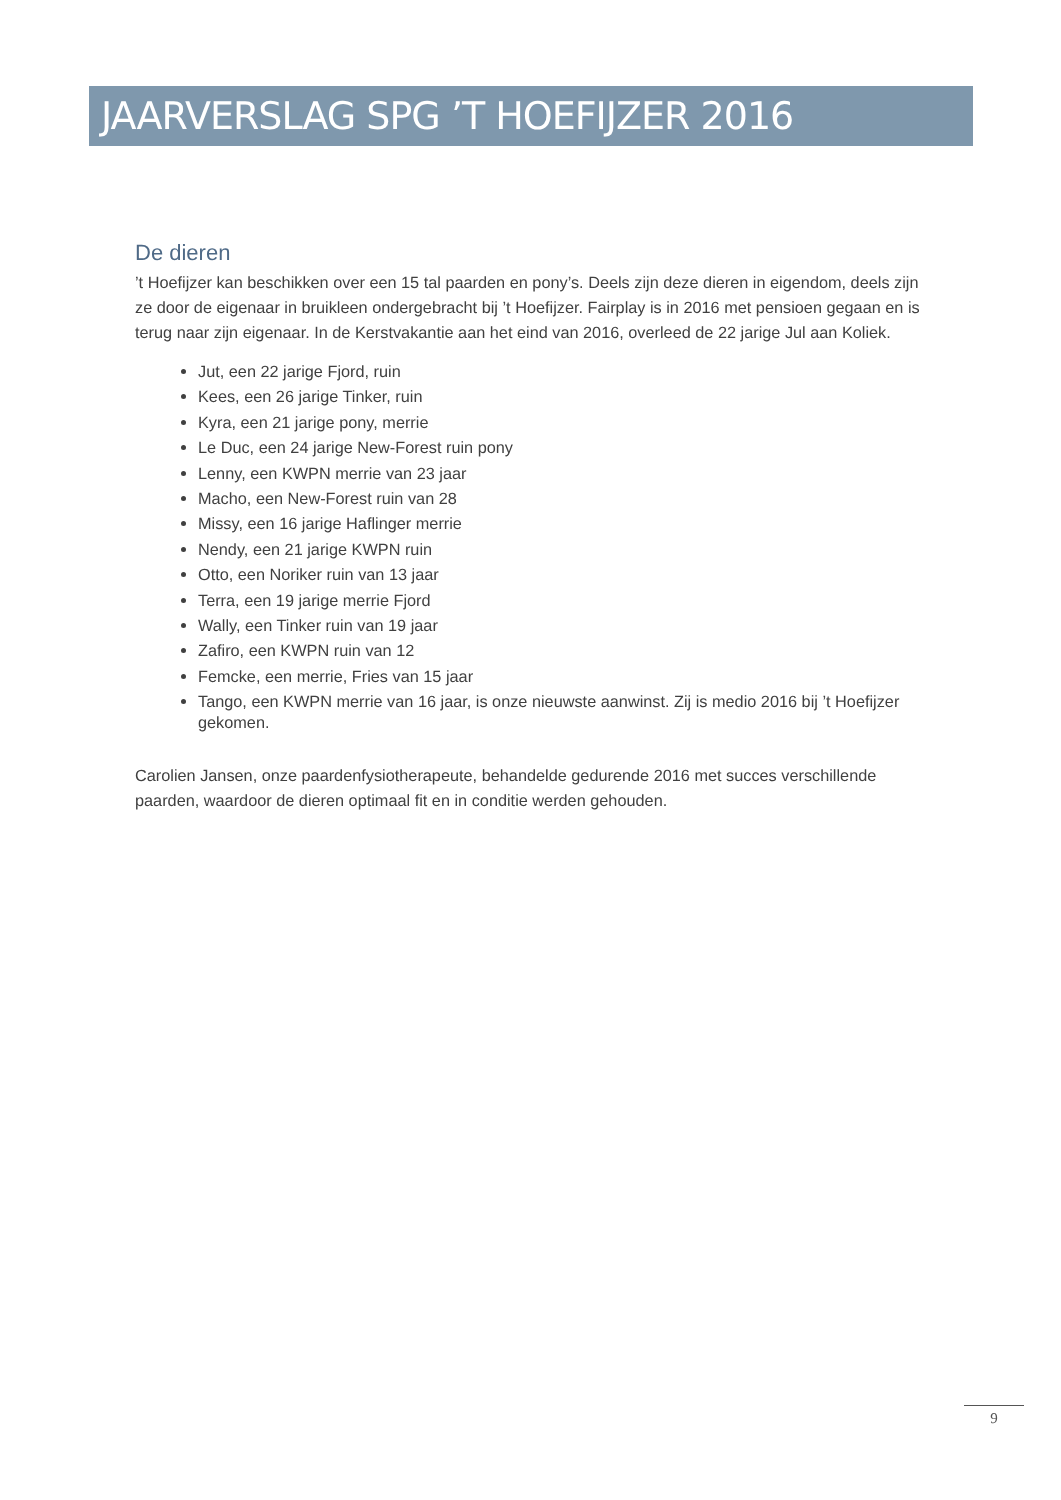JAARVERSLAG SPG ’T HOEFIJZER 2016
De dieren
’t Hoefijzer kan beschikken over een 15 tal paarden en pony’s. Deels zijn deze dieren in eigendom, deels zijn ze door de eigenaar in bruikleen ondergebracht bij ’t Hoefijzer. Fairplay is in 2016 met pensioen gegaan en is terug naar zijn eigenaar. In de Kerstvakantie aan het eind van 2016, overleed de 22 jarige Jul aan Koliek.
Jut, een 22 jarige Fjord, ruin
Kees, een 26 jarige Tinker, ruin
Kyra, een 21 jarige pony, merrie
Le Duc, een 24 jarige New-Forest ruin pony
Lenny, een KWPN merrie van 23 jaar
Macho, een New-Forest ruin van 28
Missy, een 16 jarige Haflinger merrie
Nendy, een 21 jarige KWPN ruin
Otto, een Noriker ruin van 13 jaar
Terra, een 19 jarige merrie Fjord
Wally, een Tinker ruin van 19 jaar
Zafiro, een KWPN ruin van 12
Femcke, een merrie, Fries van 15 jaar
Tango, een KWPN merrie van 16 jaar, is onze nieuwste aanwinst. Zij is medio 2016 bij ’t Hoefijzer gekomen.
Carolien Jansen, onze paardenfysiotherapeute, behandelde gedurende 2016 met succes verschillende paarden, waardoor de dieren optimaal fit en in conditie werden gehouden.
9